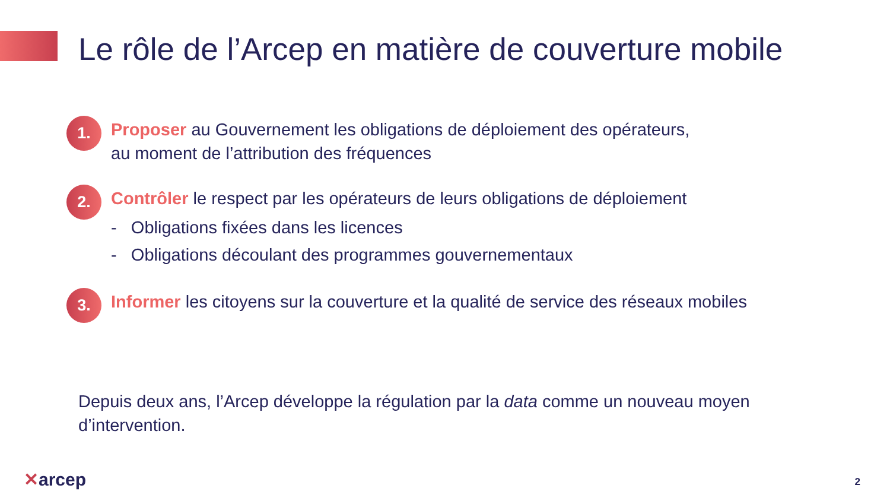Le rôle de l’Arcep en matière de couverture mobile
1.
Proposer au Gouvernement les obligations de déploiement des opérateurs,
au moment de l’attribution des fréquences
2.
Contrôler le respect par les opérateurs de leurs obligations de déploiement
- Obligations fixées dans les licences
- Obligations découlant des programmes gouvernementaux
3.
Informer les citoyens sur la couverture et la qualité de service des réseaux mobiles
Depuis deux ans, l’Arcep développe la régulation par la data comme un nouveau moyen d’intervention.
✕arcep 2